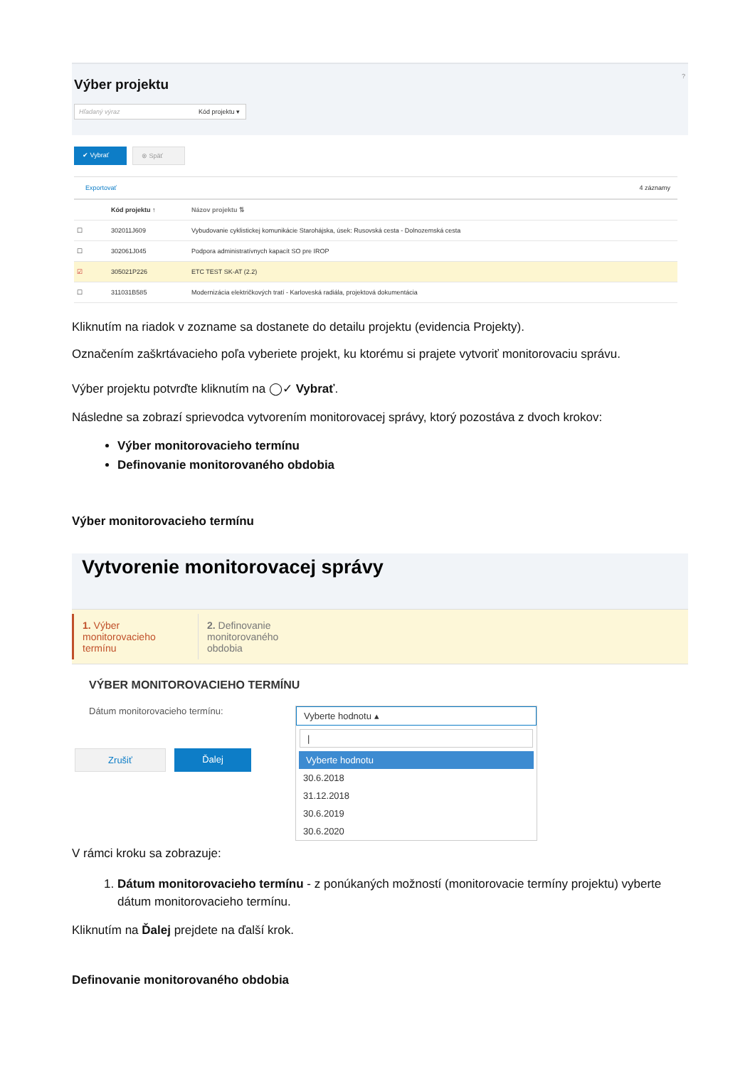Výber projektu
?
Hľadaný výraz Kód projektu ▾
✔ Vybrať ⊗ Späť
Exportovať 4 záznamy
| | Kód projektu ↑ | Názov projektu ⇅ |
| --- | --- | --- |
| ☐ | 302011J609 | Vybudovanie cyklistickej komunikácie Starohájska, úsek: Rusovská cesta - Dolnozemská cesta |
| ☐ | 302061J045 | Podpora administratívnych kapacít SO pre IROP |
| ☑ | 305021P226 | ETC TEST SK-AT (2.2) |
| ☐ | 311031B585 | Modernizácia električkových tratí - Karloveská radiála, projektová dokumentácia |
Kliknutím na riadok v zozname sa dostanete do detailu projektu (evidencia Projekty).
Označením zaškrtávacieho poľa vyberiete projekt, ku ktorému si prajete vytvoriť monitorovaciu správu.
Výber projektu potvrďte kliknutím na ◯✓ Vybrať.
Následne sa zobrazí sprievodca vytvorením monitorovacej správy, ktorý pozostáva z dvoch krokov:
Výber monitorovacieho termínu
Definovanie monitorovaného obdobia
Výber monitorovacieho termínu
Vytvorenie monitorovacej správy
1. Výber monitorovacieho termínu
2. Definovanie monitorovaného obdobia
VÝBER MONITOROVACIEHO TERMÍNU
Dátum monitorovacieho termínu:
Vyberte hodnotu ▴
|
Vyberte hodnotu
30.6.2018
31.12.2018
30.6.2019
30.6.2020
Zrušiť Ďalej
V rámci kroku sa zobrazuje:
1. Dátum monitorovacieho termínu - z ponúkaných možností (monitorovacie termíny projektu) vyberte dátum monitorovacieho termínu.
Kliknutím na Ďalej prejdete na ďalší krok.
Definovanie monitorovaného obdobia